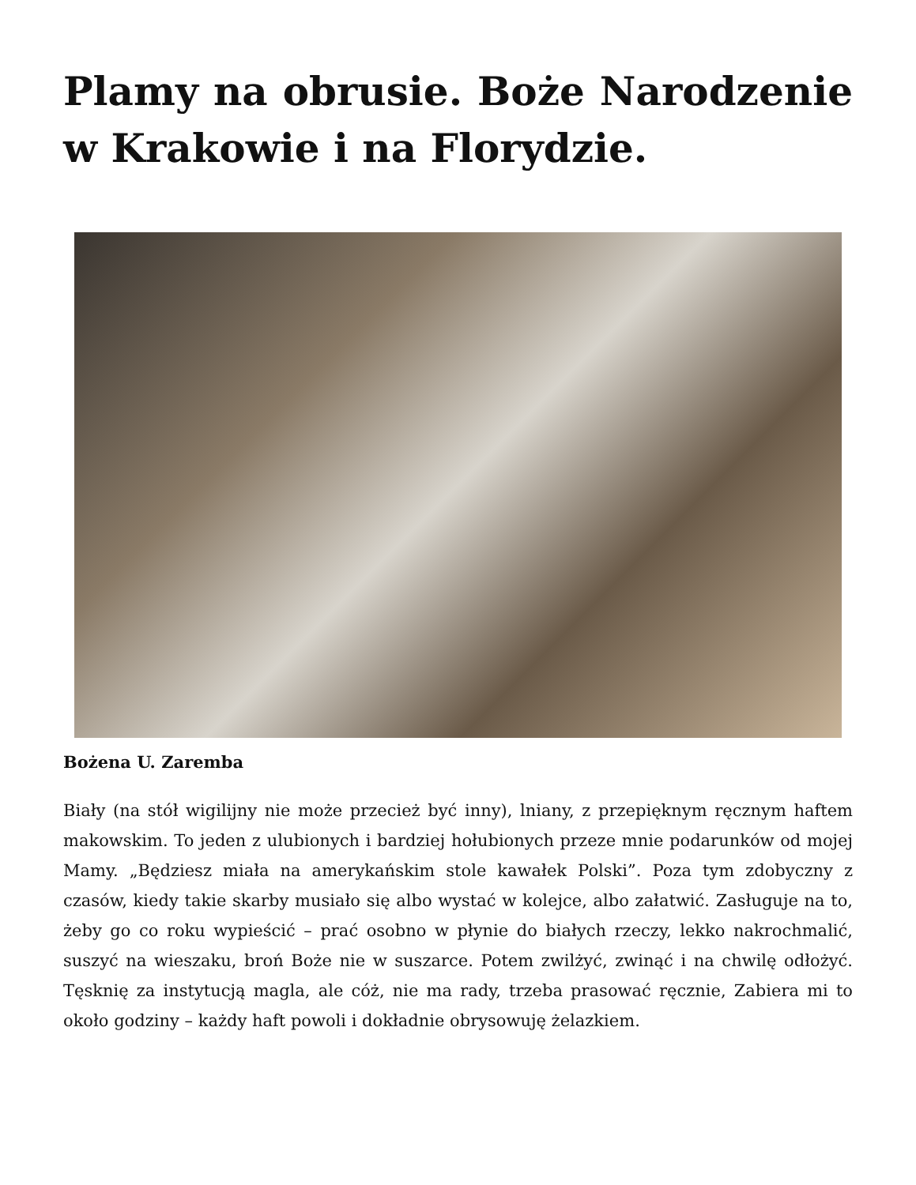Plamy na obrusie. Boże Narodzenie w Krakowie i na Florydzie.
Bożena U. Zaremba
Biały (na stół wigilijny nie może przecież być inny), lniany, z przepięknym ręcznym haftem makowskim. To jeden z ulubionych i bardziej hołubionych przeze mnie podarunków od mojej Mamy. „Będziesz miała na amerykańskim stole kawałek Polski”. Poza tym zdobyczny z czasów, kiedy takie skarby musiało się albo wystać w kolejce, albo załatwić. Zasługuje na to, żeby go co roku wypieścić – prać osobno w płynie do białych rzeczy, lekko nakrochmalić, suszyć na wieszaku, broń Boże nie w suszarce. Potem zwilżyć, zwinąć i na chwilę odłożyć. Tęsknię za instytucją magla, ale cóż, nie ma rady, trzeba prasować ręcznie, Zabiera mi to około godziny – każdy haft powoli i dokładnie obrysowuję żelazkiem.